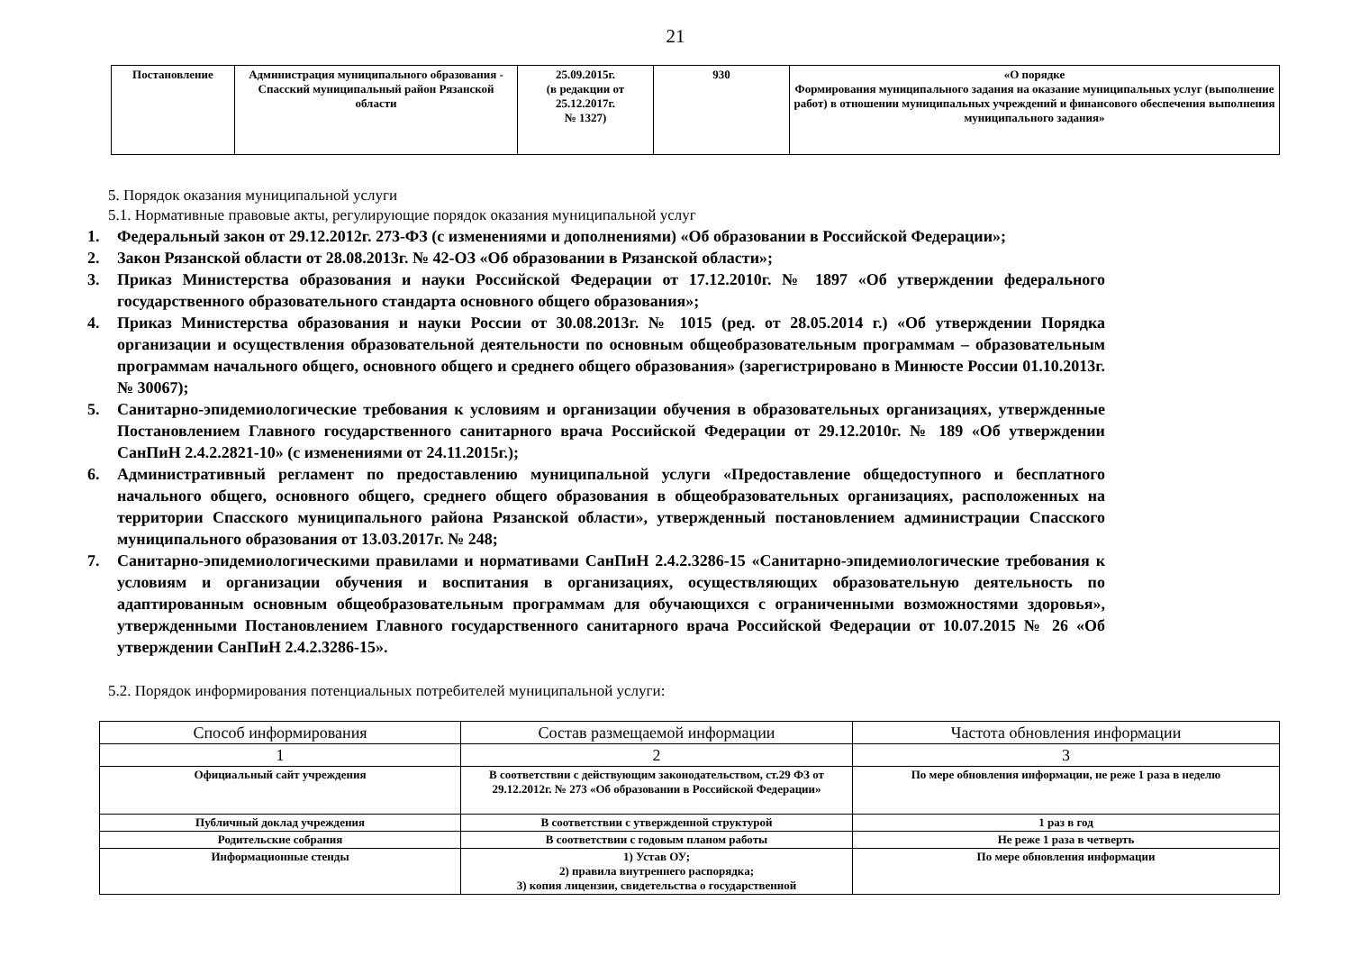21
| Постановление | Администрация муниципального образования - Спасский муниципальный район Рязанской области | 25.09.2015г. (в редакции от 25.12.2017г. № 1327) | 930 | «О порядке Формирования муниципального задания на оказание муниципальных услуг (выполнение работ) в отношении муниципальных учреждений и финансового обеспечения выполнения муниципального задания» |
5. Порядок оказания муниципальной услуги
5.1. Нормативные правовые акты, регулирующие порядок оказания муниципальной услуг
1. Федеральный закон от 29.12.2012г. 273-ФЗ (с изменениями и дополнениями) «Об образовании в Российской Федерации»;
2. Закон Рязанской области от 28.08.2013г. № 42-ОЗ «Об образовании в Рязанской области»;
3. Приказ Министерства образования и науки Российской Федерации от 17.12.2010г. № 1897 «Об утверждении федерального государственного образовательного стандарта основного общего образования»;
4. Приказ Министерства образования и науки России от 30.08.2013г. № 1015 (ред. от 28.05.2014 г.) «Об утверждении Порядка организации и осуществления образовательной деятельности по основным общеобразовательным программам – образовательным программам начального общего, основного общего и среднего общего образования» (зарегистрировано в Минюсте России 01.10.2013г. № 30067);
5. Санитарно-эпидемиологические требования к условиям и организации обучения в образовательных организациях, утвержденные Постановлением Главного государственного санитарного врача Российской Федерации от 29.12.2010г. № 189 «Об утверждении СанПиН 2.4.2.2821-10» (с изменениями от 24.11.2015г.);
6. Административный регламент по предоставлению муниципальной услуги «Предоставление общедоступного и бесплатного начального общего, основного общего, среднего общего образования в общеобразовательных организациях, расположенных на территории Спасского муниципального района Рязанской области», утвержденный постановлением администрации Спасского муниципального образования от 13.03.2017г. № 248;
7. Санитарно-эпидемиологическими правилами и нормативами СанПиН 2.4.2.3286-15 «Санитарно-эпидемиологические требования к условиям и организации обучения и воспитания в организациях, осуществляющих образовательную деятельность по адаптированным основным общеобразовательным программам для обучающихся с ограниченными возможностями здоровья», утвержденными Постановлением Главного государственного санитарного врача Российской Федерации от 10.07.2015 № 26 «Об утверждении СанПиН 2.4.2.3286-15».
5.2. Порядок информирования потенциальных потребителей муниципальной услуги:
| Способ информирования | Состав размещаемой информации | Частота обновления информации |
| --- | --- | --- |
| 1 | 2 | 3 |
| Официальный сайт учреждения | В соответствии с действующим законодательством, ст.29 ФЗ от 29.12.2012г. № 273 «Об образовании в Российской Федерации» | По мере обновления информации, не реже 1 раза в неделю |
| Публичный доклад учреждения | В соответствии с утвержденной структурой | 1 раз в год |
| Родительские собрания | В соответствии с годовым планом работы | Не реже 1 раза в четверть |
| Информационные стенды | 1) Устав ОУ; 2) правила внутреннего распорядка; 3) копия лицензии, свидетельства о государственной | По мере обновления информации |